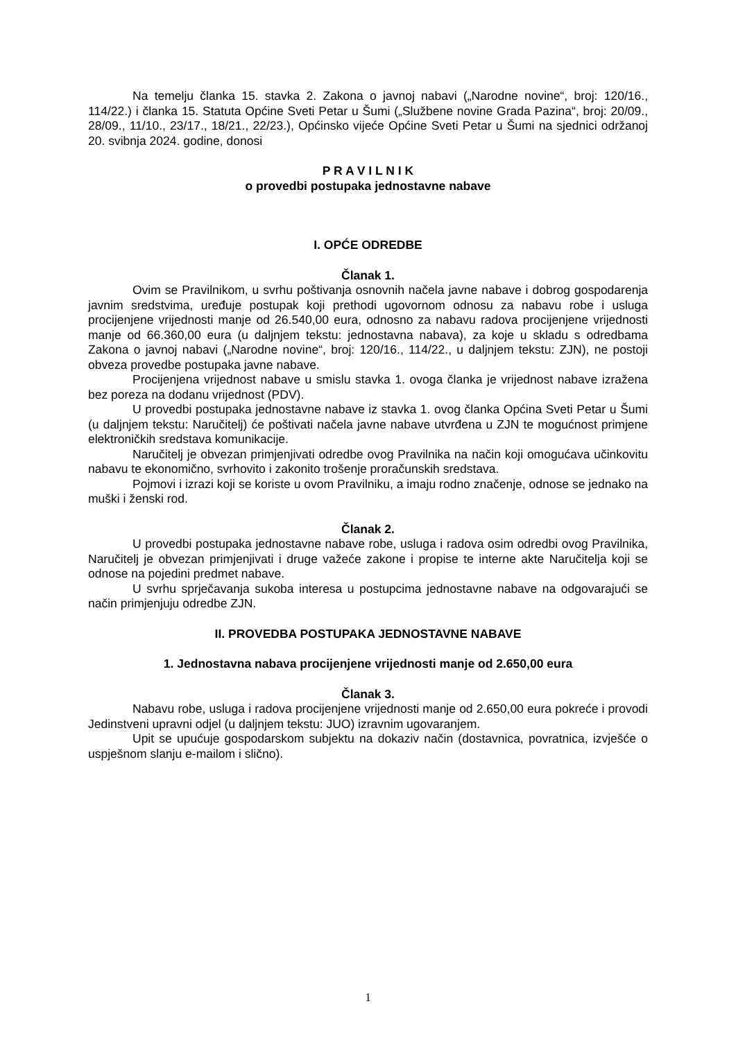Na temelju članka 15. stavka 2. Zakona o javnoj nabavi („Narodne novine“, broj: 120/16., 114/22.) i članka 15. Statuta Općine Sveti Petar u Šumi („Službene novine Grada Pazina“, broj: 20/09., 28/09., 11/10., 23/17., 18/21., 22/23.), Općinsko vijeće Općine Sveti Petar u Šumi na sjednici održanoj 20. svibnja 2024. godine, donosi
P R A V I L N I K
o provedbi postupaka jednostavne nabave
I. OPĆE ODREDBE
Članak 1.
Ovim se Pravilnikom, u svrhu poštivanja osnovnih načela javne nabave i dobrog gospodarenja javnim sredstvima, uređuje postupak koji prethodi ugovornom odnosu za nabavu robe i usluga procijenjene vrijednosti manje od 26.540,00 eura, odnosno za nabavu radova procijenjene vrijednosti manje od 66.360,00 eura (u daljnjem tekstu: jednostavna nabava), za koje u skladu s odredbama Zakona o javnoj nabavi („Narodne novine“, broj: 120/16., 114/22., u daljnjem tekstu: ZJN), ne postoji obveza provedbe postupaka javne nabave.
Procijenjena vrijednost nabave u smislu stavka 1. ovoga članka je vrijednost nabave izražena bez poreza na dodanu vrijednost (PDV).
U provedbi postupaka jednostavne nabave iz stavka 1. ovog članka Općina Sveti Petar u Šumi (u daljnjem tekstu: Naručitelj) će poštivati načela javne nabave utvrđena u ZJN te mogućnost primjene elektroničkih sredstava komunikacije.
Naručitelj je obvezan primjenjivati odredbe ovog Pravilnika na način koji omogućava učinkovitu nabavu te ekonomično, svrhovito i zakonito trošenje proračunskih sredstava.
Pojmovi i izrazi koji se koriste u ovom Pravilniku, a imaju rodno značenje, odnose se jednako na muški i ženski rod.
Članak 2.
U provedbi postupaka jednostavne nabave robe, usluga i radova osim odredbi ovog Pravilnika, Naručitelj je obvezan primjenjivati i druge važeće zakone i propise te interne akte Naručitelja koji se odnose na pojedini predmet nabave.
U svrhu sprječavanja sukoba interesa u postupcima jednostavne nabave na odgovarajući se način primjenjuju odredbe ZJN.
II. PROVEDBA POSTUPAKA JEDNOSTAVNE NABAVE
1. Jednostavna nabava procijenjene vrijednosti manje od 2.650,00 eura
Članak 3.
Nabavu robe, usluga i radova procijenjene vrijednosti manje od 2.650,00 eura pokreće i provodi Jedinstveni upravni odjel (u daljnjem tekstu: JUO) izravnim ugovaranjem.
Upit se upućuje gospodarskom subjektu na dokaziv način (dostavnica, povratnica, izvješće o uspješnom slanju e-mailom i slično).
1